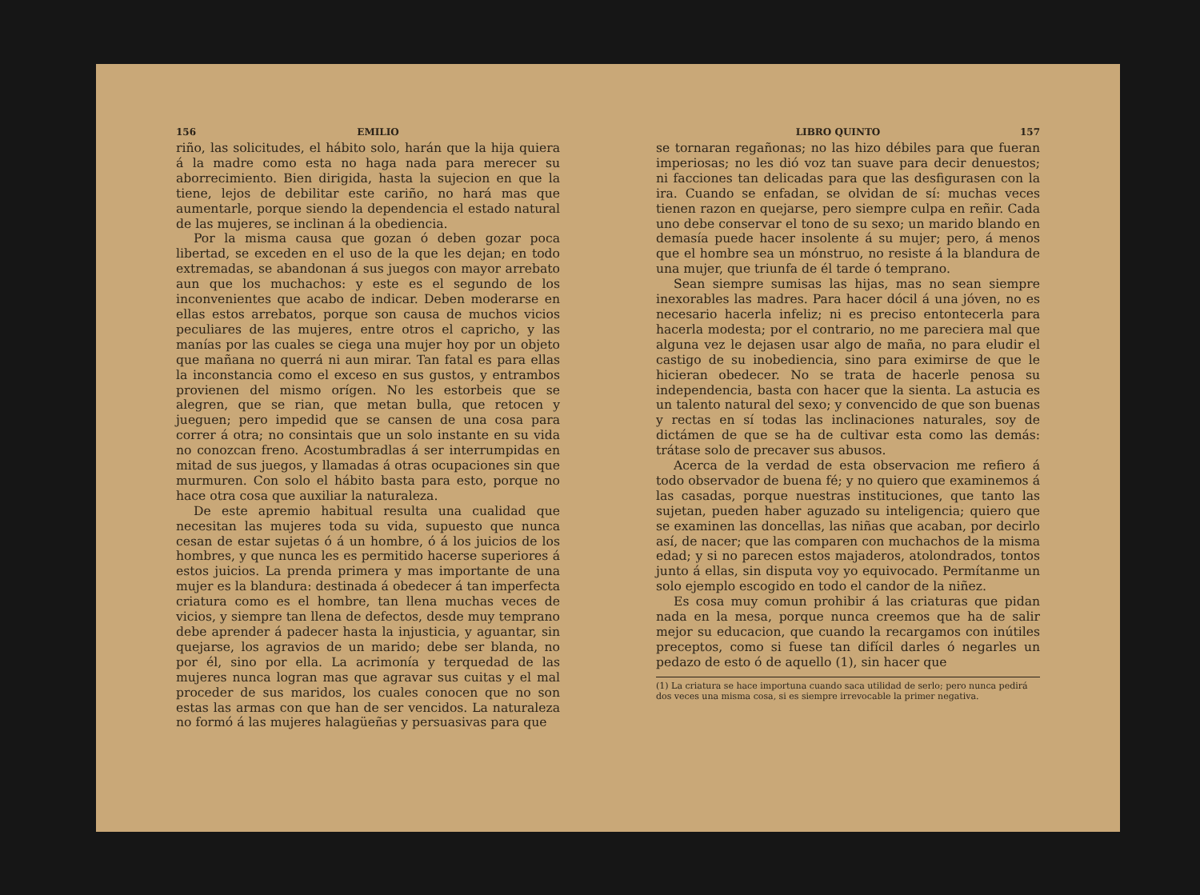156 EMILIO
riño, las solicitudes, el hábito solo, harán que la hija quiera á la madre como esta no haga nada para merecer su aborrecimiento. Bien dirigida, hasta la sujecion en que la tiene, lejos de debilitar este cariño, no hará mas que aumentarle, porque siendo la dependencia el estado natural de las mujeres, se inclinan á la obediencia.
Por la misma causa que gozan ó deben gozar poca libertad, se exceden en el uso de la que les dejan; en todo extremadas, se abandonan á sus juegos con mayor arrebato aun que los muchachos: y este es el segundo de los inconvenientes que acabo de indicar. Deben moderarse en ellas estos arrebatos, porque son causa de muchos vicios peculiares de las mujeres, entre otros el capricho, y las manías por las cuales se ciega una mujer hoy por un objeto que mañana no querrá ni aun mirar. Tan fatal es para ellas la inconstancia como el exceso en sus gustos, y entrambos provienen del mismo orígen. No les estorbeis que se alegren, que se rian, que metan bulla, que retocen y jueguen; pero impedid que se cansen de una cosa para correr á otra; no consintais que un solo instante en su vida no conozcan freno. Acostumbradlas á ser interrumpidas en mitad de sus juegos, y llamadas á otras ocupaciones sin que murmuren. Con solo el hábito basta para esto, porque no hace otra cosa que auxiliar la naturaleza.
De este apremio habitual resulta una cualidad que necesitan las mujeres toda su vida, supuesto que nunca cesan de estar sujetas ó á un hombre, ó á los juicios de los hombres, y que nunca les es permitido hacerse superiores á estos juicios. La prenda primera y mas importante de una mujer es la blandura: destinada á obedecer á tan imperfecta criatura como es el hombre, tan llena muchas veces de vicios, y siempre tan llena de defectos, desde muy temprano debe aprender á padecer hasta la injusticia, y aguantar, sin quejarse, los agravios de un marido; debe ser blanda, no por él, sino por ella. La acrimonía y terquedad de las mujeres nunca logran mas que agravar sus cuitas y el mal proceder de sus maridos, los cuales conocen que no son estas las armas con que han de ser vencidos. La naturaleza no formó á las mujeres halagüeñas y persuasivas para que
LIBRO QUINTO 157
se tornaran regañonas; no las hizo débiles para que fueran imperiosas; no les dió voz tan suave para decir denuestos; ni facciones tan delicadas para que las desfigurasen con la ira. Cuando se enfadan, se olvidan de sí: muchas veces tienen razon en quejarse, pero siempre culpa en reñir. Cada uno debe conservar el tono de su sexo; un marido blando en demasía puede hacer insolente á su mujer; pero, á menos que el hombre sea un mónstruo, no resiste á la blandura de una mujer, que triunfa de él tarde ó temprano.
Sean siempre sumisas las hijas, mas no sean siempre inexorables las madres. Para hacer dócil á una jóven, no es necesario hacerla infeliz; ni es preciso entontecerla para hacerla modesta; por el contrario, no me pareciera mal que alguna vez le dejasen usar algo de maña, no para eludir el castigo de su inobediencia, sino para eximirse de que le hicieran obedecer. No se trata de hacerle penosa su independencia, basta con hacer que la sienta. La astucia es un talento natural del sexo; y convencido de que son buenas y rectas en sí todas las inclinaciones naturales, soy de dictámen de que se ha de cultivar esta como las demás: trátase solo de precaver sus abusos.
Acerca de la verdad de esta observacion me refiero á todo observador de buena fé; y no quiero que examinemos á las casadas, porque nuestras instituciones, que tanto las sujetan, pueden haber aguzado su inteligencia; quiero que se examinen las doncellas, las niñas que acaban, por decirlo así, de nacer; que las comparen con muchachos de la misma edad; y si no parecen estos majaderos, atolondrados, tontos junto á ellas, sin disputa voy yo equivocado. Permítanme un solo ejemplo escogido en todo el candor de la niñez.
Es cosa muy comun prohibir á las criaturas que pidan nada en la mesa, porque nunca creemos que ha de salir mejor su educacion, que cuando la recargamos con inútiles preceptos, como si fuese tan difícil darles ó negarles un pedazo de esto ó de aquello (1), sin hacer que
(1) La criatura se hace importuna cuando saca utilidad de serlo; pero nunca pedirá dos veces una misma cosa, si es siempre irrevocable la primer negativa.